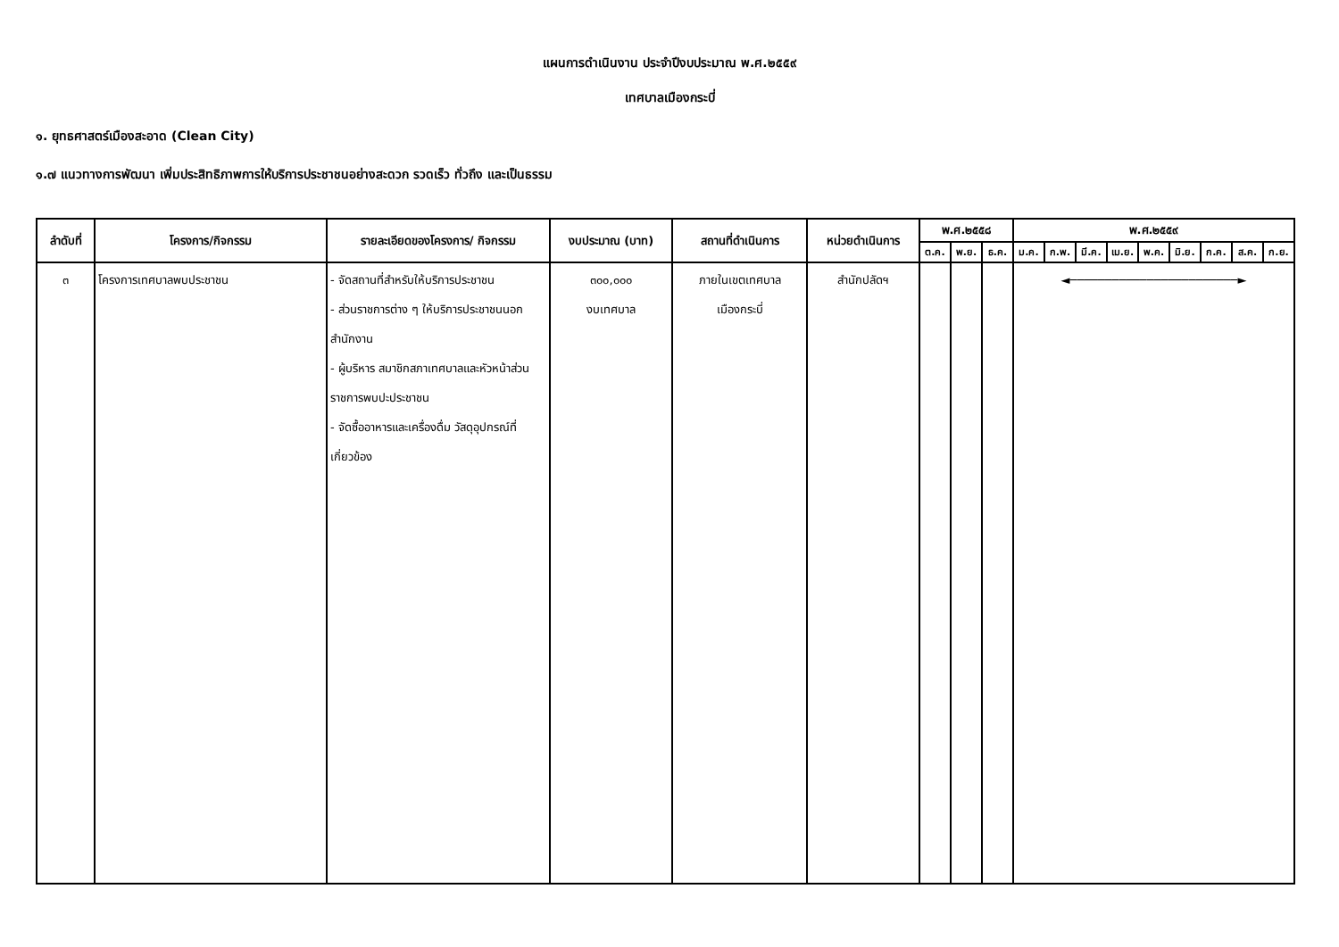แผนการดำเนินงาน ประจำปีงบประมาณ พ.ศ.๒๕๕๙
เทศบาลเมืองกระบี่
๑. ยุทธศาสตร์เมืองสะอาด (Clean City)
๑.๗ แนวทางการพัฒนา เพิ่มประสิทธิภาพการให้บริการประชาชนอย่างสะดวก รวดเร็ว ทั่วถึง และเป็นธรรม
| ลำดับที่ | โครงการ/กิจกรรม | รายละเอียดของโครงการ/ กิจกรรม | งบประมาณ (บาท) | สถานที่ดำเนินการ | หน่วยดำเนินการ | พ.ศ.๒๕๕๘ | | | พ.ศ.๒๕๕๙ | | | | | | | | |
| --- | --- | --- | --- | --- | --- | --- | --- | --- | --- | --- | --- | --- | --- | --- | --- | --- | --- |
| | | | | | | ต.ค. | พ.ย. | ธ.ค. | ม.ค. | ก.พ. | มี.ค. | เม.ย. | พ.ค. | มิ.ย. | ก.ค. | ส.ค. | ก.ย. |
| ๓ | โครงการเทศบาลพบประชาชน | - จัดสถานที่สำหรับให้บริการประชาชน - ส่วนราชการต่าง ๆ ให้บริการประชาชนนอกสำนักงาน - ผู้บริหาร สมาชิกสภาเทศบาลและหัวหน้าส่วนราชการพบปะประชาชน - จัดซื้ออาหารและเครื่องดื่ม วัสดุอุปกรณ์ที่เกี่ยวข้อง | ๓๐๐,๐๐๐ งบเทศบาล | ภายในเขตเทศบาล เมืองกระบี่ | สำนักปลัดฯ | | | | ◄────────────────────────► | | | | | | | | |